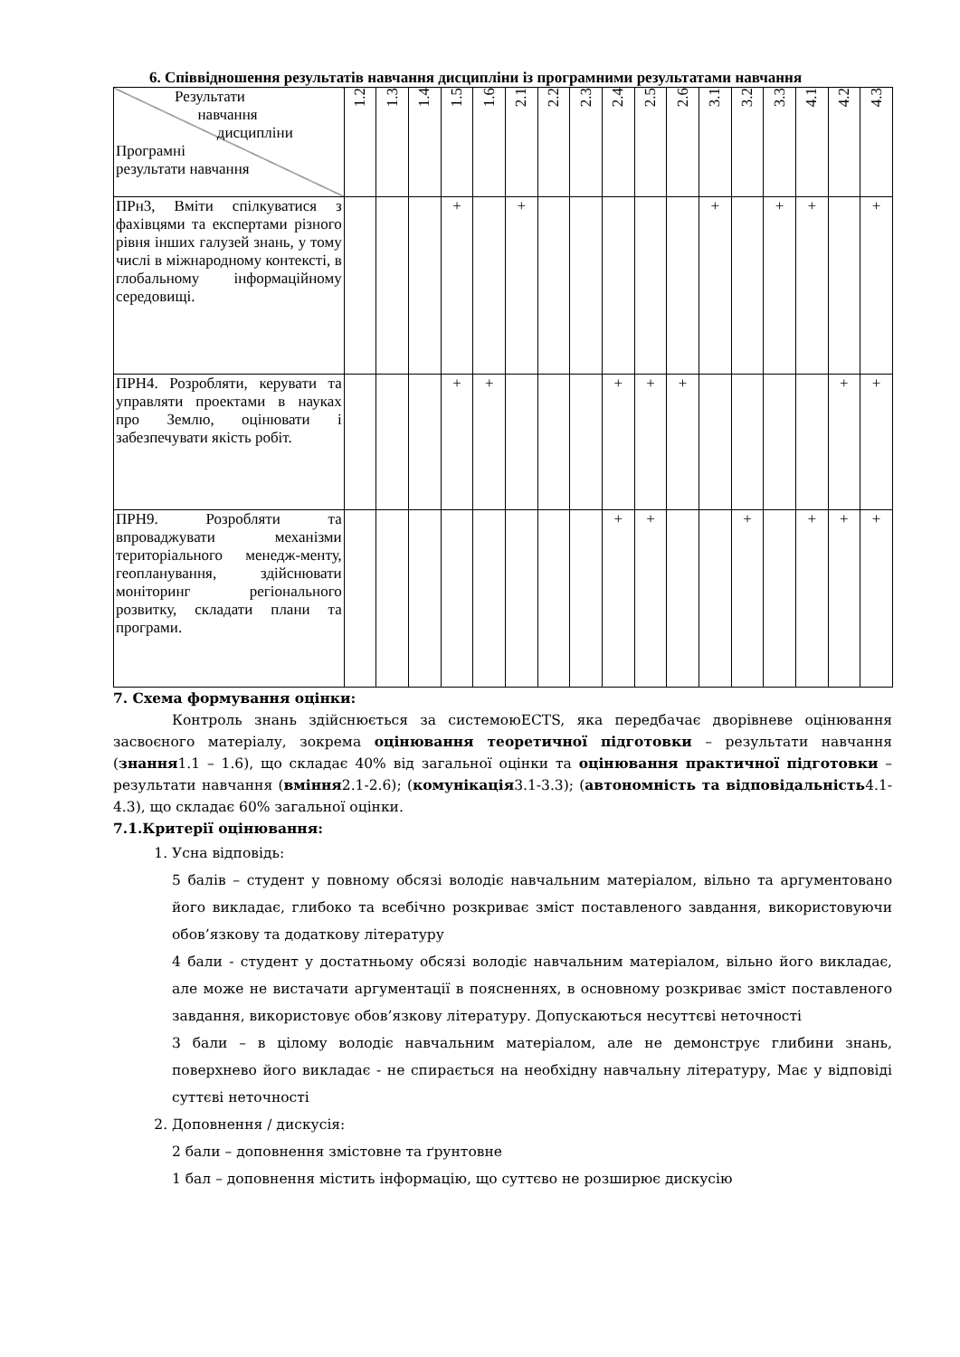6. Співвідношення результатів навчання дисципліни із програмними результатами навчання
| Результати навчання дисципліни Програмні результати навчання | 1.2 | 1.3 | 1.4 | 1.5 | 1.6 | 2.1 | 2.2 | 2.3 | 2.4 | 2.5 | 2.6 | 3.1 | 3.2 | 3.3 | 4.1 | 4.2 | 4.3 |
| --- | --- | --- | --- | --- | --- | --- | --- | --- | --- | --- | --- | --- | --- | --- | --- | --- | --- |
| ПРн3, Вміти спілкуватися з фахівцями та експертами різного рівня інших галузей знань, у тому числі в міжнародному контексті, в глобальному інформаційному середовищі. | | | | + | | + | | | | | | + | | + | + | | + |
| ПРН4. Розробляти, керувати та управляти проектами в науках про Землю, оцінювати і забезпечувати якість робіт. | | | | + | + | | | | + | + | + | | | | | + | + |
| ПРН9. Розробляти та впроваджувати механізми територіального менедж-менту, геопланування, здійснювати моніторинг регіонального розвитку, складати плани та програми. | | | | | | | | | + | + | | | + | | + | + | + |
7. Схема формування оцінки:
Контроль знань здійснюється за системоюECTS, яка передбачає дворівневе оцінювання засвоєного матеріалу, зокрема оцінювання теоретичної підготовки – результати навчання (знання1.1 – 1.6), що складає 40% від загальної оцінки та оцінювання практичної підготовки – результати навчання (вміння2.1-2.6); (комунікація3.1-3.3); (автономність та відповідальність4.1-4.3), що складає 60% загальної оцінки.
7.1.Критерії оцінювання:
1. Усна відповідь:
5 балів – студент у повному обсязі володіє навчальним матеріалом, вільно та аргументовано його викладає, глибоко та всебічно розкриває зміст поставленого завдання, використовуючи обов’язкову та додаткову літературу
4 бали - студент у достатньому обсязі володіє навчальним матеріалом, вільно його викладає, але може не вистачати аргументації в поясненнях, в основному розкриває зміст поставленого завдання, використовує обов’язкову літературу. Допускаються несуттєві неточності
3 бали – в цілому володіє навчальним матеріалом, але не демонструє глибини знань, поверхнево його викладає - не спирається на необхідну навчальну літературу, Має у відповіді суттєві неточності
2. Доповнення / дискусія:
2 бали – доповнення змістовне та ґрунтовне
1 бал – доповнення містить інформацію, що суттєво не розширює дискусію